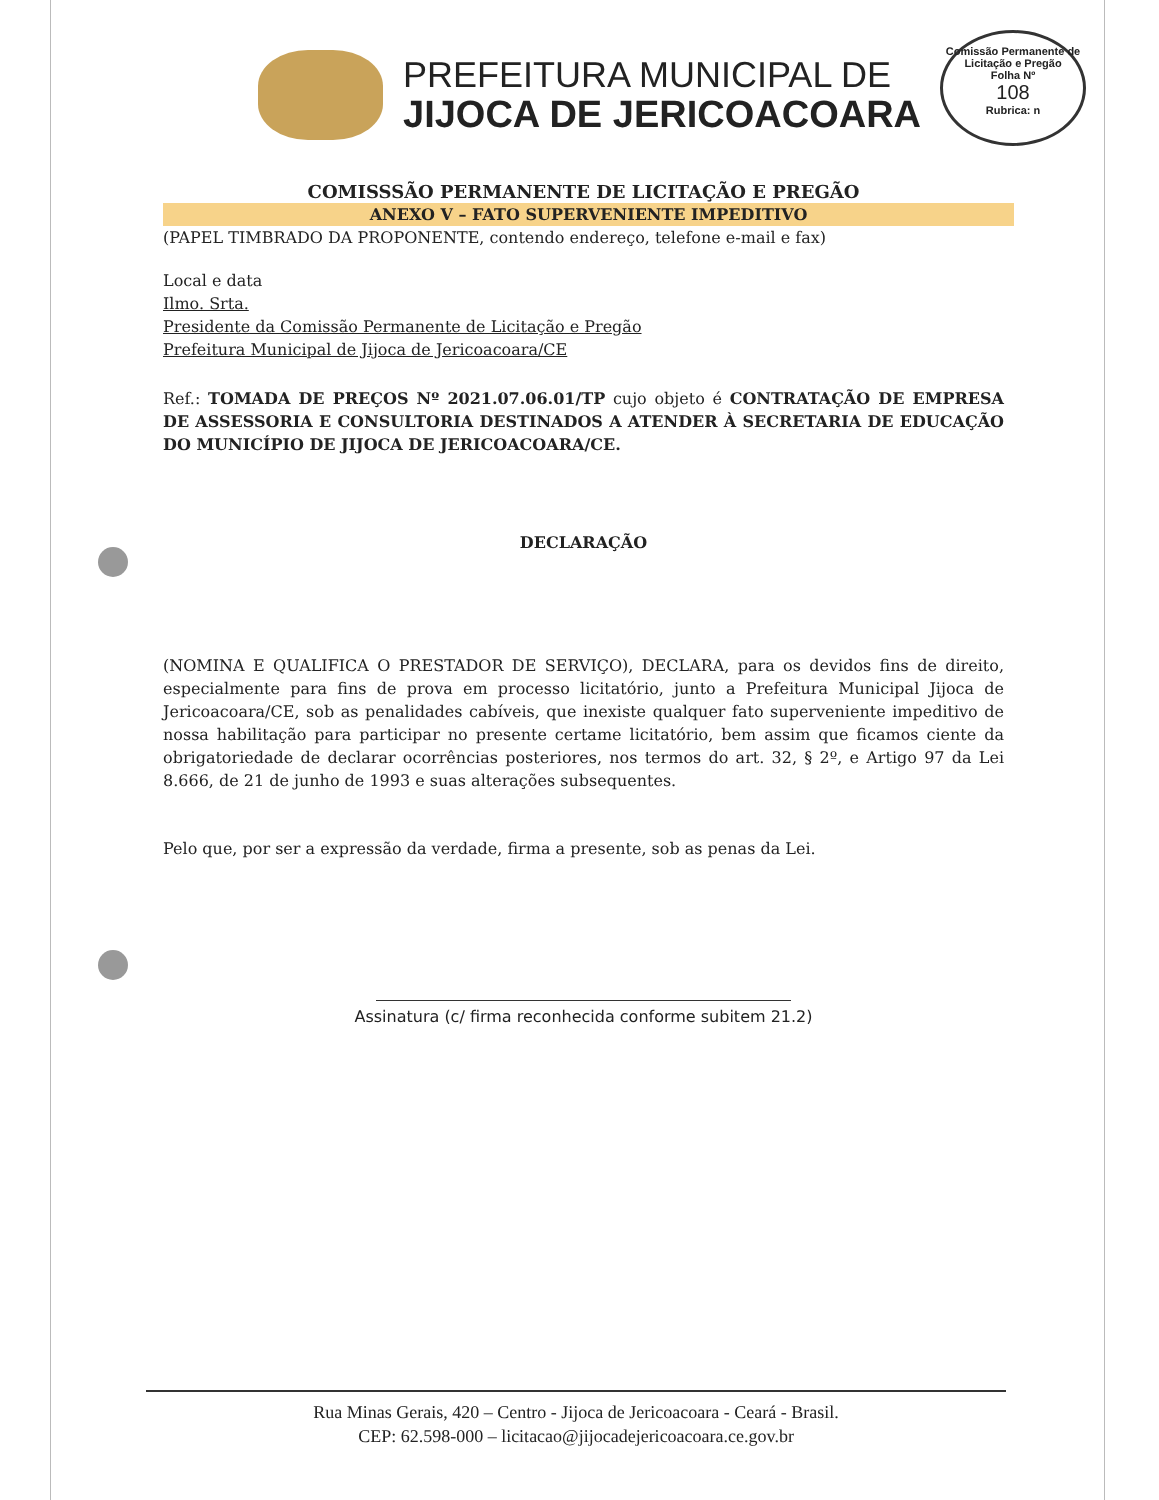Comissão Permanente de Licitação e Pregão
Folha Nº
108
Rubrica: n
PREFEITURA MUNICIPAL DE
JIJOCA DE JERICOACOARA
COMISSSÃO PERMANENTE DE LICITAÇÃO E PREGÃO
ANEXO V – FATO SUPERVENIENTE IMPEDITIVO
(PAPEL TIMBRADO DA PROPONENTE, contendo endereço, telefone e-mail e fax)
Local e data
Ilmo. Srta.
Presidente da Comissão Permanente de Licitação e Pregão
Prefeitura Municipal de Jijoca de Jericoacoara/CE
Ref.: TOMADA DE PREÇOS Nº 2021.07.06.01/TP cujo objeto é CONTRATAÇÃO DE EMPRESA DE ASSESSORIA E CONSULTORIA DESTINADOS A ATENDER À SECRETARIA DE EDUCAÇÃO DO MUNICÍPIO DE JIJOCA DE JERICOACOARA/CE.
DECLARAÇÃO
(NOMINA E QUALIFICA O PRESTADOR DE SERVIÇO), DECLARA, para os devidos fins de direito, especialmente para fins de prova em processo licitatório, junto a Prefeitura Municipal Jijoca de Jericoacoara/CE, sob as penalidades cabíveis, que inexiste qualquer fato superveniente impeditivo de nossa habilitação para participar no presente certame licitatório, bem assim que ficamos ciente da obrigatoriedade de declarar ocorrências posteriores, nos termos do art. 32, § 2º, e Artigo 97 da Lei 8.666, de 21 de junho de 1993 e suas alterações subsequentes.
Pelo que, por ser a expressão da verdade, firma a presente, sob as penas da Lei.
Assinatura (c/ firma reconhecida conforme subitem 21.2)
Rua Minas Gerais, 420 – Centro - Jijoca de Jericoacoara - Ceará - Brasil.
CEP: 62.598-000 – licitacao@jijocadejericoacoara.ce.gov.br